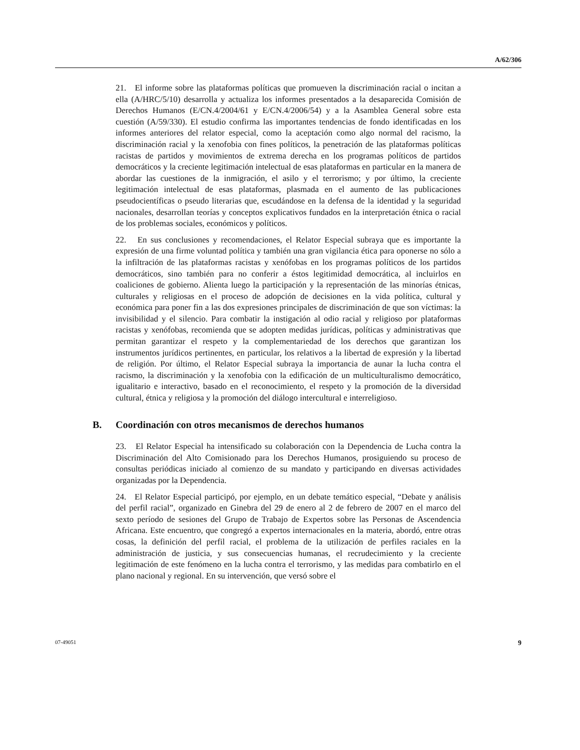A/62/306
21. El informe sobre las plataformas políticas que promueven la discriminación racial o incitan a ella (A/HRC/5/10) desarrolla y actualiza los informes presentados a la desaparecida Comisión de Derechos Humanos (E/CN.4/2004/61 y E/CN.4/2006/54) y a la Asamblea General sobre esta cuestión (A/59/330). El estudio confirma las importantes tendencias de fondo identificadas en los informes anteriores del relator especial, como la aceptación como algo normal del racismo, la discriminación racial y la xenofobia con fines políticos, la penetración de las plataformas políticas racistas de partidos y movimientos de extrema derecha en los programas políticos de partidos democráticos y la creciente legitimación intelectual de esas plataformas en particular en la manera de abordar las cuestiones de la inmigración, el asilo y el terrorismo; y por último, la creciente legitimación intelectual de esas plataformas, plasmada en el aumento de las publicaciones pseudocientíficas o pseudo literarias que, escudándose en la defensa de la identidad y la seguridad nacionales, desarrollan teorías y conceptos explicativos fundados en la interpretación étnica o racial de los problemas sociales, económicos y políticos.
22. En sus conclusiones y recomendaciones, el Relator Especial subraya que es importante la expresión de una firme voluntad política y también una gran vigilancia ética para oponerse no sólo a la infiltración de las plataformas racistas y xenófobas en los programas políticos de los partidos democráticos, sino también para no conferir a éstos legitimidad democrática, al incluirlos en coaliciones de gobierno. Alienta luego la participación y la representación de las minorías étnicas, culturales y religiosas en el proceso de adopción de decisiones en la vida política, cultural y económica para poner fin a las dos expresiones principales de discriminación de que son víctimas: la invisibilidad y el silencio. Para combatir la instigación al odio racial y religioso por plataformas racistas y xenófobas, recomienda que se adopten medidas jurídicas, políticas y administrativas que permitan garantizar el respeto y la complementariedad de los derechos que garantizan los instrumentos jurídicos pertinentes, en particular, los relativos a la libertad de expresión y la libertad de religión. Por último, el Relator Especial subraya la importancia de aunar la lucha contra el racismo, la discriminación y la xenofobia con la edificación de un multiculturalismo democrático, igualitario e interactivo, basado en el reconocimiento, el respeto y la promoción de la diversidad cultural, étnica y religiosa y la promoción del diálogo intercultural e interreligioso.
B. Coordinación con otros mecanismos de derechos humanos
23. El Relator Especial ha intensificado su colaboración con la Dependencia de Lucha contra la Discriminación del Alto Comisionado para los Derechos Humanos, prosiguiendo su proceso de consultas periódicas iniciado al comienzo de su mandato y participando en diversas actividades organizadas por la Dependencia.
24. El Relator Especial participó, por ejemplo, en un debate temático especial, “Debate y análisis del perfil racial”, organizado en Ginebra del 29 de enero al 2 de febrero de 2007 en el marco del sexto período de sesiones del Grupo de Trabajo de Expertos sobre las Personas de Ascendencia Africana. Este encuentro, que congregó a expertos internacionales en la materia, abordó, entre otras cosas, la definición del perfil racial, el problema de la utilización de perfiles raciales en la administración de justicia, y sus consecuencias humanas, el recrudecimiento y la creciente legitimación de este fenómeno en la lucha contra el terrorismo, y las medidas para combatirlo en el plano nacional y regional. En su intervención, que versó sobre el
07-49051 9